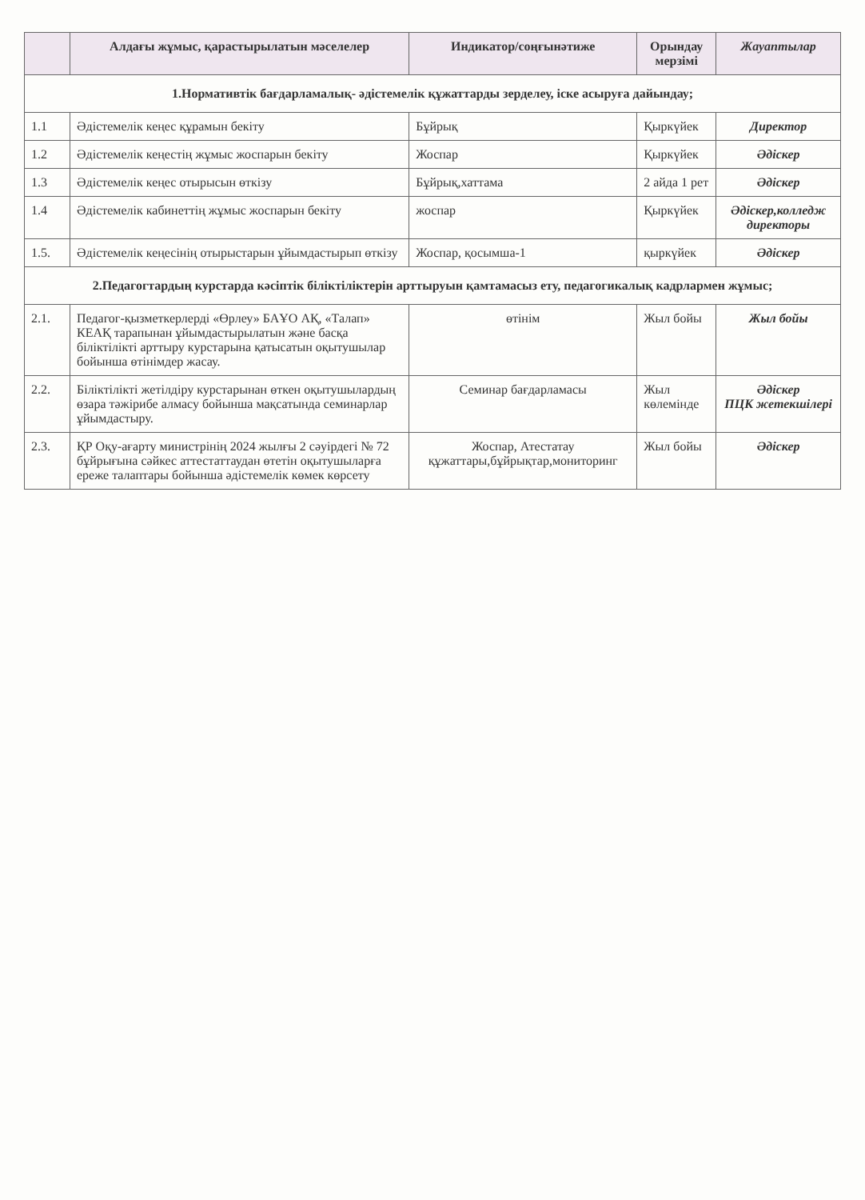| | Алдағы жұмыс, қарастырылатын мәселелер | Индикатор/соңғынәтиже | Орындау мерзімі | Жауаптылар |
| --- | --- | --- | --- | --- |
| 1.Нормативтік бағдарламалық- әдістемелік құжаттарды зерделеу, іске асыруға дайындау; | | | | |
| 1.1 | Әдістемелік кеңес құрамын бекіту | Бұйрық | Қыркүйек | Директор |
| 1.2 | Әдістемелік кеңестің жұмыс жоспарын бекіту | Жоспар | Қыркүйек | Әдіскер |
| 1.3 | Әдістемелік кеңес отырысын өткізу | Бұйрық,хаттама | 2 айда 1 рет | Әдіскер |
| 1.4 | Әдістемелік кабинеттің жұмыс жоспарын бекіту | жоспар | Қыркүйек | Әдіскер,колледж директоры |
| 1.5. | Әдістемелік кеңесінің отырыстарын ұйымдастырып өткізу | Жоспар, қосымша-1 | қыркүйек | Әдіскер |
| 2.Педагогтардың курстарда кәсіптік біліктіліктерін арттыруын қамтамасыз ету, педагогикалық кадрлармен жұмыс; | | | | |
| 2.1. | Педагог-қызметкерлерді «Өрлеу» БАҰО АҚ, «Талап» КЕАҚ тарапынан ұйымдастырылатын және басқа біліктілікті арттыру курстарына қатысатын оқытушылар бойынша өтінімдер жасау. | өтінім | Жыл бойы | Жыл бойы |
| 2.2. | Біліктілікті жетілдіру курстарынан өткен оқытушылардың өзара тәжірибе алмасу бойынша мақсатында семинарлар ұйымдастыру. | Семинар бағдарламасы | Жыл көлемінде | Әдіскер ПЦК жетекшілері |
| 2.3. | ҚР Оқу-ағарту министрінің 2024 жылғы 2 сәуірдегі № 72 бұйрығына сәйкес аттестаттаудан өтетін оқытушыларға ереже талаптары бойынша әдістемелік көмек көрсету | Жоспар, Атестатау құжаттары,бұйрықтар,мониторинг | Жыл бойы | Әдіскер |